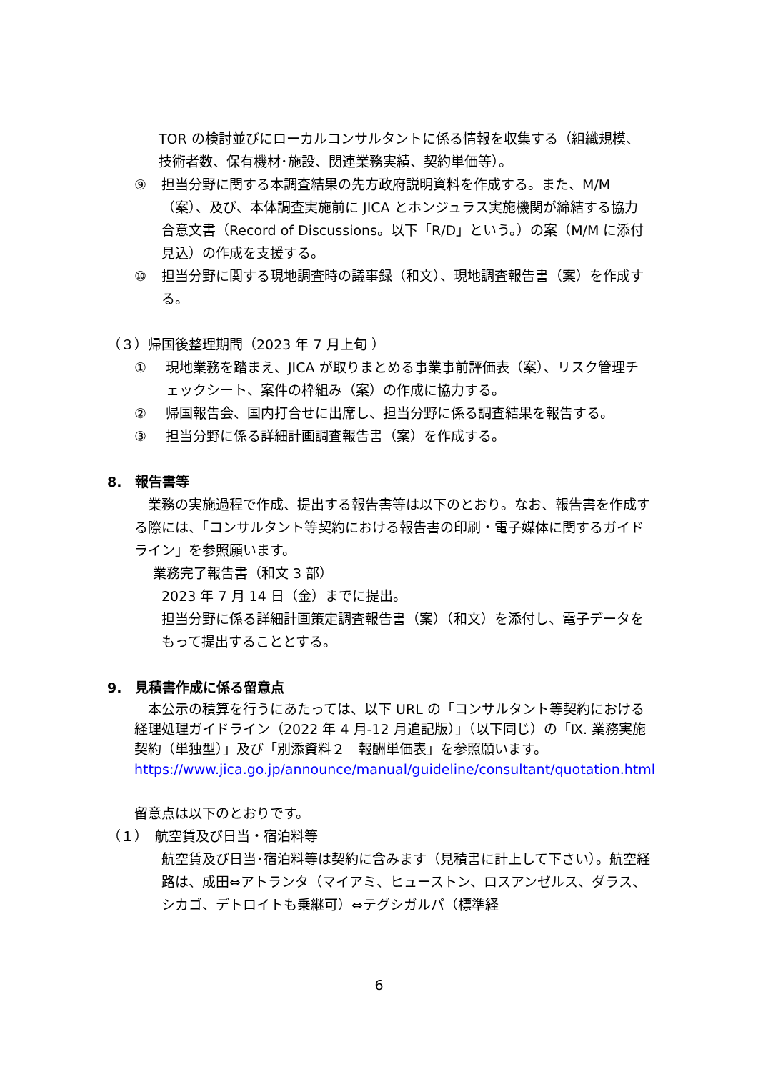TOR の検討並びにローカルコンサルタントに係る情報を収集する（組織規模、技術者数、保有機材･施設、関連業務実績、契約単価等）。
⑨ 担当分野に関する本調査結果の先方政府説明資料を作成する。また、M/M（案）、及び、本体調査実施前に JICA とホンジュラス実施機関が締結する協力合意文書（Record of Discussions。以下「R/D」という。）の案（M/M に添付見込）の作成を支援する。
⑩ 担当分野に関する現地調査時の議事録（和文）、現地調査報告書（案）を作成する。
（３）帰国後整理期間（2023 年 7 月上旬 ）
① 現地業務を踏まえ、JICA が取りまとめる事業事前評価表（案）、リスク管理チェックシート、案件の枠組み（案）の作成に協力する。
② 帰国報告会、国内打合せに出席し、担当分野に係る調査結果を報告する。
③ 担当分野に係る詳細計画調査報告書（案）を作成する。
8.　報告書等
　業務の実施過程で作成、提出する報告書等は以下のとおり。なお、報告書を作成する際には、「コンサルタント等契約における報告書の印刷・電子媒体に関するガイドライン」を参照願います。
業務完了報告書（和文 3 部）
2023 年 7 月 14 日（金）までに提出。
担当分野に係る詳細計画策定調査報告書（案）（和文）を添付し、電子データをもって提出することとする。
9.　見積書作成に係る留意点
　本公示の積算を行うにあたっては、以下 URL の「コンサルタント等契約における経理処理ガイドライン（2022 年 4 月-12 月追記版）」（以下同じ）の「Ⅸ. 業務実施契約（単独型）」及び「別添資料２　報酬単価表」を参照願います。
https://www.jica.go.jp/announce/manual/guideline/consultant/quotation.html
留意点は以下のとおりです。
（１）　航空賃及び日当・宿泊料等
航空賃及び日当･宿泊料等は契約に含みます（見積書に計上して下さい）。航空経路は、成田⇔アトランタ（マイアミ、ヒューストン、ロスアンゼルス、ダラス、シカゴ、デトロイトも乗継可）⇔テグシガルパ（標準経
6